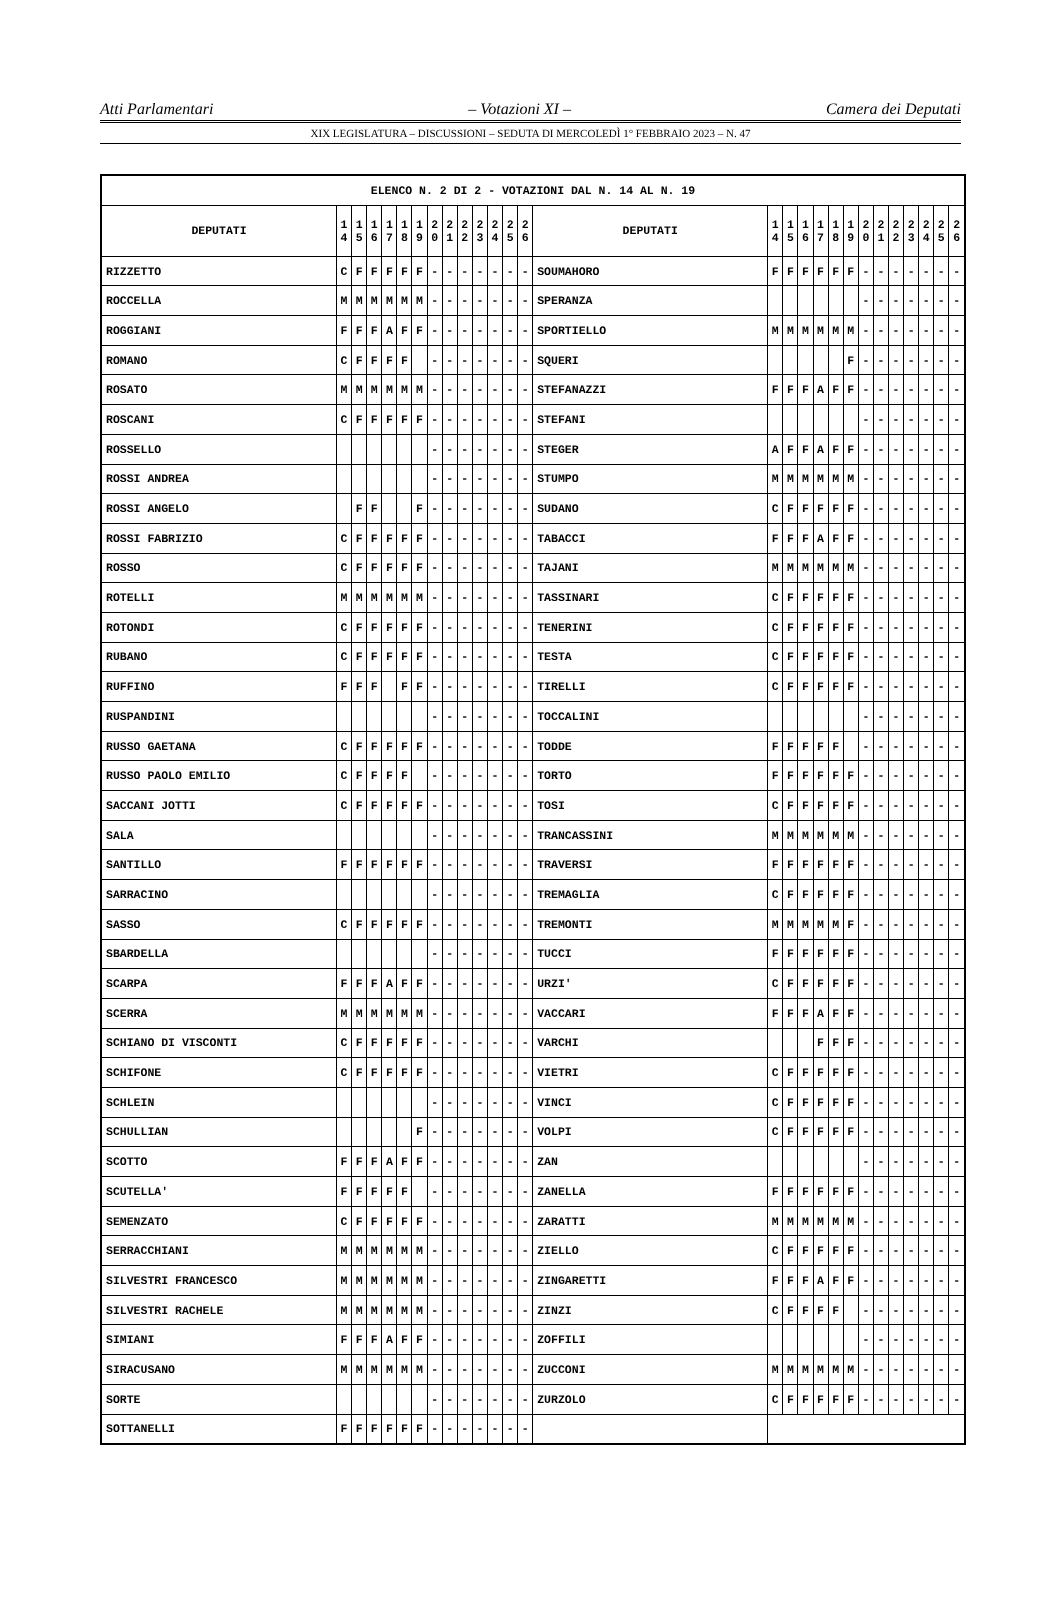Atti Parlamentari – Votazioni XI – Camera dei Deputati
XIX LEGISLATURA – DISCUSSIONI – SEDUTA DI MERCOLEDÌ 1° FEBBRAIO 2023 – N. 47
| ELENCO N. 2 DI 2 - VOTAZIONI DAL N. 14 AL N. 19 | | | | | | | | | | | | | | | | | | | | | | | | | | | |
| --- | --- | --- | --- | --- | --- | --- | --- | --- | --- | --- | --- | --- | --- | --- | --- | --- | --- | --- | --- | --- | --- | --- | --- | --- | --- | --- | --- |
| DEPUTATI | 1 4 | 1 5 | 1 6 | 1 7 | 1 8 | 1 9 | 2 0 | 2 1 | 2 2 | 2 3 | 2 4 | 2 5 | 2 6 | DEPUTATI | 1 4 | 1 5 | 1 6 | 1 7 | 1 8 | 1 9 | 2 0 | 2 1 | 2 2 | 2 3 | 2 4 | 2 5 | 2 6 |
| RIZZETTO | C | F | F | F | F | F | - | - | - | - | - | - | - | SOUMAHORO | F | F | F | F | F | F | - | - | - | - | - | - | - |
| ROCCELLA | M | M | M | M | M | M | - | - | - | - | - | - | - | SPERANZA | | | | | | | - | - | - | - | - | - | - |
| ROGGIANI | F | F | F | A | F | F | - | - | - | - | - | - | - | SPORTIELLO | M | M | M | M | M | M | - | - | - | - | - | - | - |
| ROMANO | C | F | F | F | F | | - | - | - | - | - | - | - | SQUERI | | | | | | F | - | - | - | - | - | - | - |
| ROSATO | M | M | M | M | M | M | - | - | - | - | - | - | - | STEFANAZZI | F | F | F | A | F | F | - | - | - | - | - | - | - |
| ROSCANI | C | F | F | F | F | F | - | - | - | - | - | - | - | STEFANI | | | | | | | - | - | - | - | - | - | - |
| ROSSELLO | | | | | | | - | - | - | - | - | - | - | STEGER | A | F | F | A | F | F | - | - | - | - | - | - | - |
| ROSSI ANDREA | | | | | | | - | - | - | - | - | - | - | STUMPO | M | M | M | M | M | M | - | - | - | - | - | - | - |
| ROSSI ANGELO | | F | F | | | F | - | - | - | - | - | - | - | SUDANO | C | F | F | F | F | F | - | - | - | - | - | - | - |
| ROSSI FABRIZIO | C | F | F | F | F | F | - | - | - | - | - | - | - | TABACCI | F | F | F | A | F | F | - | - | - | - | - | - | - |
| ROSSO | C | F | F | F | F | F | - | - | - | - | - | - | - | TAJANI | M | M | M | M | M | M | - | - | - | - | - | - | - |
| ROTELLI | M | M | M | M | M | M | - | - | - | - | - | - | - | TASSINARI | C | F | F | F | F | F | - | - | - | - | - | - | - |
| ROTONDI | C | F | F | F | F | F | - | - | - | - | - | - | - | TENERINI | C | F | F | F | F | F | - | - | - | - | - | - | - |
| RUBANO | C | F | F | F | F | F | - | - | - | - | - | - | - | TESTA | C | F | F | F | F | F | - | - | - | - | - | - | - |
| RUFFINO | F | F | F | | F | F | - | - | - | - | - | - | - | TIRELLI | C | F | F | F | F | F | - | - | - | - | - | - | - |
| RUSPANDINI | | | | | | | - | - | - | - | - | - | - | TOCCALINI | | | | | | | - | - | - | - | - | - | - |
| RUSSO GAETANA | C | F | F | F | F | F | - | - | - | - | - | - | - | TODDE | F | F | F | F | F | | - | - | - | - | - | - | - |
| RUSSO PAOLO EMILIO | C | F | F | F | F | | - | - | - | - | - | - | - | TORTO | F | F | F | F | F | F | - | - | - | - | - | - | - |
| SACCANI JOTTI | C | F | F | F | F | F | - | - | - | - | - | - | - | TOSI | C | F | F | F | F | F | - | - | - | - | - | - | - |
| SALA | | | | | | | - | - | - | - | - | - | - | TRANCASSINI | M | M | M | M | M | M | - | - | - | - | - | - | - |
| SANTILLO | F | F | F | F | F | F | - | - | - | - | - | - | - | TRAVERSI | F | F | F | F | F | F | - | - | - | - | - | - | - |
| SARRACINO | | | | | | | - | - | - | - | - | - | - | TREMAGLIA | C | F | F | F | F | F | - | - | - | - | - | - | - |
| SASSO | C | F | F | F | F | F | - | - | - | - | - | - | - | TREMONTI | M | M | M | M | M | F | - | - | - | - | - | - | - |
| SBARDELLA | | | | | | | - | - | - | - | - | - | - | TUCCI | F | F | F | F | F | F | - | - | - | - | - | - | - |
| SCARPA | F | F | F | A | F | F | - | - | - | - | - | - | - | URZI' | C | F | F | F | F | F | - | - | - | - | - | - | - |
| SCERRA | M | M | M | M | M | M | - | - | - | - | - | - | - | VACCARI | F | F | F | A | F | F | - | - | - | - | - | - | - |
| SCHIANO DI VISCONTI | C | F | F | F | F | F | - | - | - | - | - | - | - | VARCHI | | | | F | F | F | - | - | - | - | - | - | - |
| SCHIFONE | C | F | F | F | F | F | - | - | - | - | - | - | - | VIETRI | C | F | F | F | F | F | - | - | - | - | - | - | - |
| SCHLEIN | | | | | | | - | - | - | - | - | - | - | VINCI | C | F | F | F | F | F | - | - | - | - | - | - | - |
| SCHULLIAN | | | | | | F | - | - | - | - | - | - | - | VOLPI | C | F | F | F | F | F | - | - | - | - | - | - | - |
| SCOTTO | F | F | F | A | F | F | - | - | - | - | - | - | - | ZAN | | | | | | | - | - | - | - | - | - | - |
| SCUTELLA' | F | F | F | F | F | | - | - | - | - | - | - | - | ZANELLA | F | F | F | F | F | F | - | - | - | - | - | - | - |
| SEMENZATO | C | F | F | F | F | F | - | - | - | - | - | - | - | ZARATTI | M | M | M | M | M | M | - | - | - | - | - | - | - |
| SERRACCHIANI | M | M | M | M | M | M | - | - | - | - | - | - | - | ZIELLO | C | F | F | F | F | F | - | - | - | - | - | - | - |
| SILVESTRI FRANCESCO | M | M | M | M | M | M | - | - | - | - | - | - | - | ZINGARETTI | F | F | F | A | F | F | - | - | - | - | - | - | - |
| SILVESTRI RACHELE | M | M | M | M | M | M | - | - | - | - | - | - | - | ZINZI | C | F | F | F | F | | - | - | - | - | - | - | - |
| SIMIANI | F | F | F | A | F | F | - | - | - | - | - | - | - | ZOFFILI | | | | | | | - | - | - | - | - | - | - |
| SIRACUSANO | M | M | M | M | M | M | - | - | - | - | - | - | - | ZUCCONI | M | M | M | M | M | M | - | - | - | - | - | - | - |
| SORTE | | | | | | | - | - | - | - | - | - | - | ZURZOLO | C | F | F | F | F | F | - | - | - | - | - | - | - |
| SOTTANELLI | F | F | F | F | F | F | - | - | - | - | - | - | - | | | | | | | | | | | | | | |